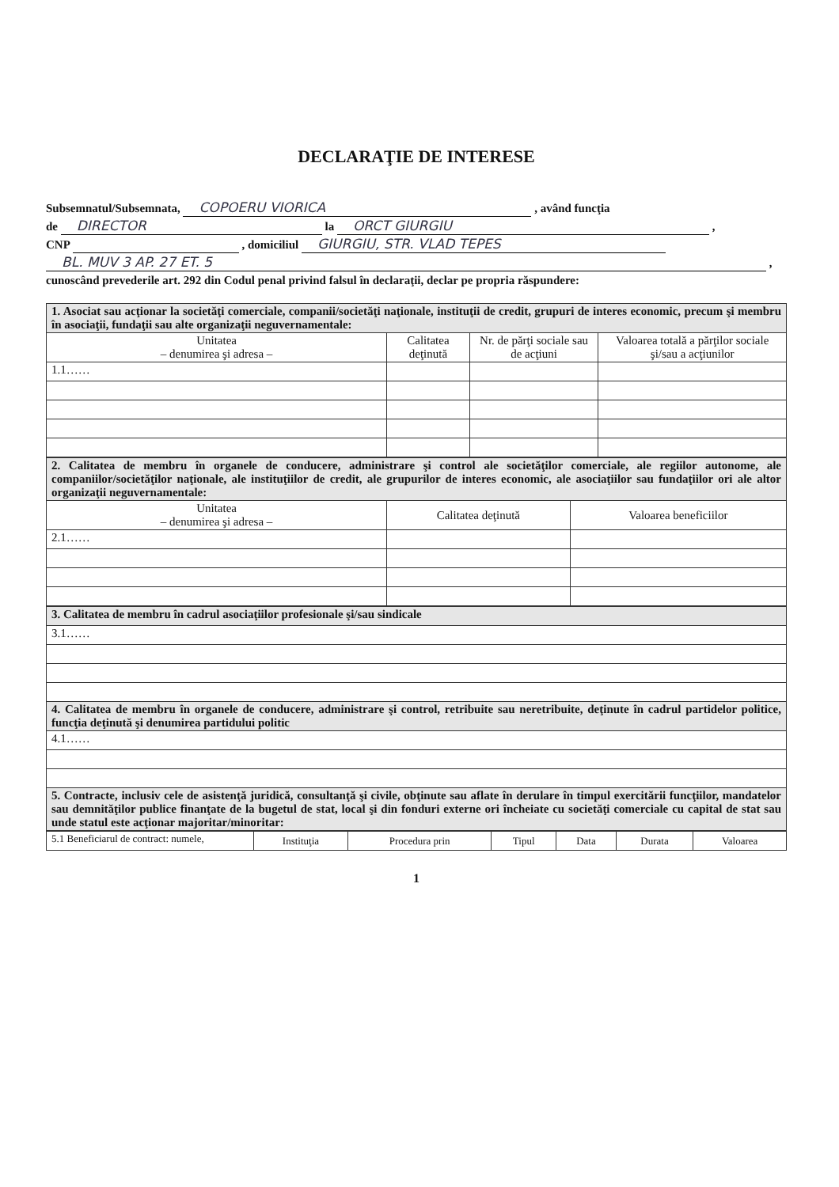DECLARAŢIE DE INTERESE
Subsemnatul/Subsemnata, COPOERU VIORICA , având funcţia
de DIRECTOR la ORCT GIURGIU ,
CNP , domiciliul GIURGIU, STR. VLAD TEPES
BL. MUV 3 AP. 27 ET. 5 ,
cunoscând prevederile art. 292 din Codul penal privind falsul în declaraţii, declar pe propria răspundere:
| 1. Asociat sau acţionar la societăţi comerciale, companii/societăţi naţionale, instituţii de credit, grupuri de interes economic, precum şi membru în asociaţii, fundaţii sau alte organizaţii neguvernamentale: | | | |
| Unitatea – denumirea şi adresa – | Calitatea deţinută | Nr. de părţi sociale sau de acţiuni | Valoarea totală a părţilor sociale şi/sau a acţiunilor |
| 1.1…… | | | |
| 2. Calitatea de membru în organele de conducere, administrare şi control ale societăţilor comerciale, ale regiilor autonome, ale companiilor/societăţilor naţionale, ale instituţiilor de credit, ale grupurilor de interes economic, ale asociaţiilor sau fundaţiilor ori ale altor organizaţii neguvernamentale: | | |
| Unitatea – denumirea şi adresa – | Calitatea deţinută | Valoarea beneficiilor |
| 2.1…… | | |
| 3. Calitatea de membru în cadrul asociaţiilor profesionale şi/sau sindicale |
| 3.1…… |
| 4. Calitatea de membru în organele de conducere, administrare şi control, retribuite sau neretribuite, deţinute în cadrul partidelor politice, funcţia deţinută şi denumirea partidului politic |
| 4.1…… |
| 5. Contracte, inclusiv cele de asistenţă juridică, consultanţă şi civile, obţinute sau aflate în derulare în timpul exercitării funcţiilor, mandatelor sau demnităţilor publice finanţate de la bugetul de stat, local şi din fonduri externe ori încheiate cu societăţi comerciale cu capital de stat sau unde statul este acţionar majoritar/minoritar: |
| 5.1 Beneficiarul de contract: numele, | Instituţia | Procedura prin | Tipul | Data | Durata | Valoarea |
1